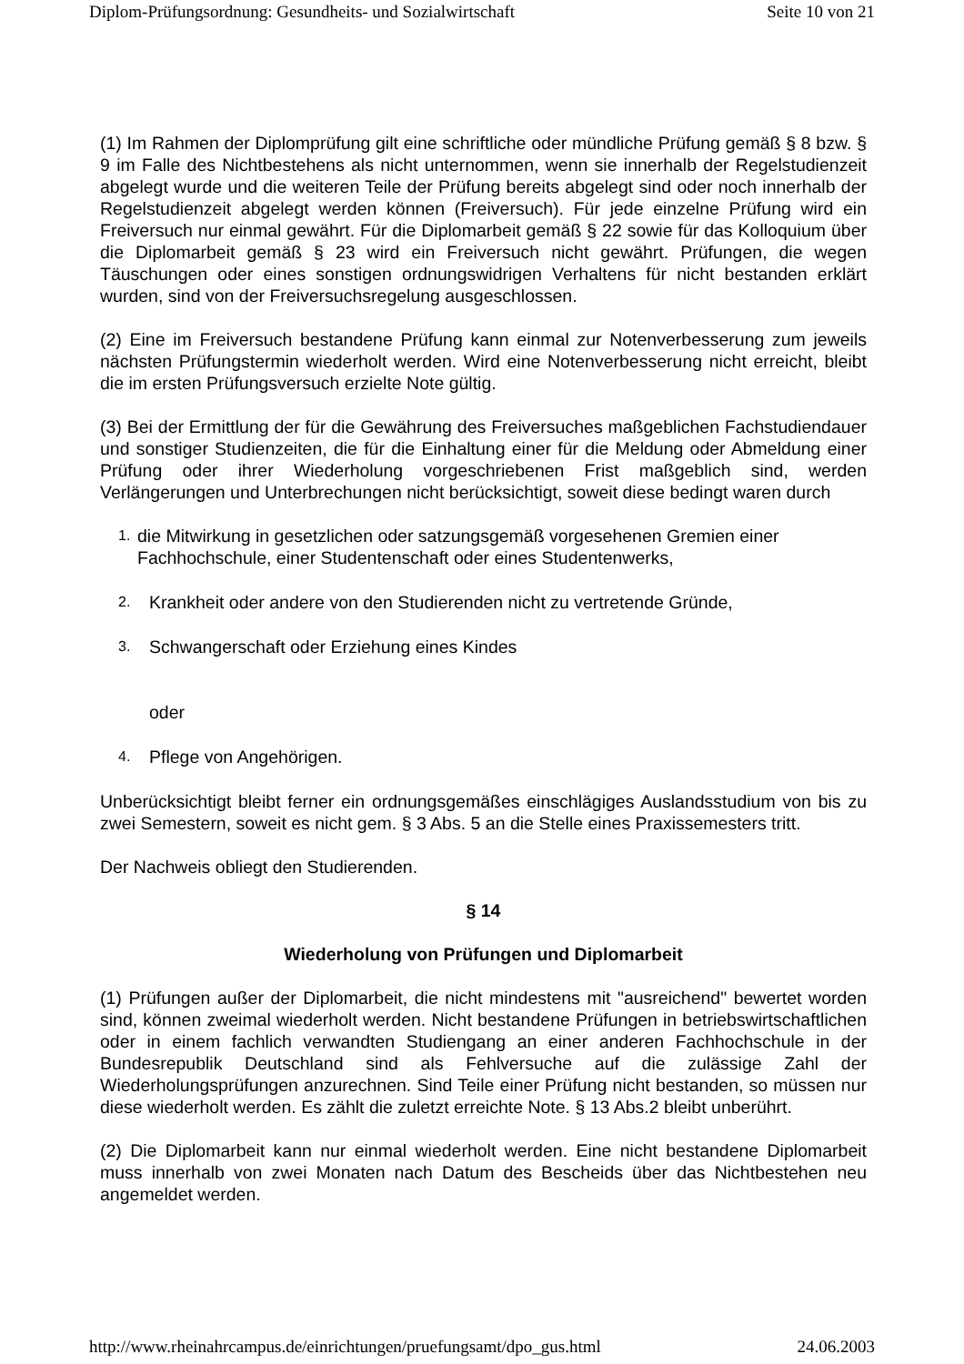Diplom-Prüfungsordnung: Gesundheits- und Sozialwirtschaft Seite 10 von 21
(1) Im Rahmen der Diplomprüfung gilt eine schriftliche oder mündliche Prüfung gemäß § 8 bzw. § 9 im Falle des Nichtbestehens als nicht unternommen, wenn sie innerhalb der Regelstudienzeit abgelegt wurde und die weiteren Teile der Prüfung bereits abgelegt sind oder noch innerhalb der Regelstudienzeit abgelegt werden können (Freiversuch). Für jede einzelne Prüfung wird ein Freiversuch nur einmal gewährt. Für die Diplomarbeit gemäß § 22 sowie für das Kolloquium über die Diplomarbeit gemäß § 23 wird ein Freiversuch nicht gewährt. Prüfungen, die wegen Täuschungen oder eines sonstigen ordnungswidrigen Verhaltens für nicht bestanden erklärt wurden, sind von der Freiversuchsregelung ausgeschlossen.
(2) Eine im Freiversuch bestandene Prüfung kann einmal zur Notenverbesserung zum jeweils nächsten Prüfungstermin wiederholt werden. Wird eine Notenverbesserung nicht erreicht, bleibt die im ersten Prüfungsversuch erzielte Note gültig.
(3) Bei der Ermittlung der für die Gewährung des Freiversuches maßgeblichen Fachstudiendauer und sonstiger Studienzeiten, die für die Einhaltung einer für die Meldung oder Abmeldung einer Prüfung oder ihrer Wiederholung vorgeschriebenen Frist maßgeblich sind, werden Verlängerungen und Unterbrechungen nicht berücksichtigt, soweit diese bedingt waren durch
1. die Mitwirkung in gesetzlichen oder satzungsgemäß vorgesehenen Gremien einer Fachhochschule, einer Studentenschaft oder eines Studentenwerks,
2. Krankheit oder andere von den Studierenden nicht zu vertretende Gründe,
3. Schwangerschaft oder Erziehung eines Kindes
oder
4. Pflege von Angehörigen.
Unberücksichtigt bleibt ferner ein ordnungsgemäßes einschlägiges Auslandsstudium von bis zu zwei Semestern, soweit es nicht gem. § 3 Abs. 5 an die Stelle eines Praxissemesters tritt.
Der Nachweis obliegt den Studierenden.
§ 14
Wiederholung von Prüfungen und Diplomarbeit
(1) Prüfungen außer der Diplomarbeit, die nicht mindestens mit "ausreichend" bewertet worden sind, können zweimal wiederholt werden. Nicht bestandene Prüfungen in betriebswirtschaftlichen oder in einem fachlich verwandten Studiengang an einer anderen Fachhochschule in der Bundesrepublik Deutschland sind als Fehlversuche auf die zulässige Zahl der Wiederholungsprüfungen anzurechnen. Sind Teile einer Prüfung nicht bestanden, so müssen nur diese wiederholt werden. Es zählt die zuletzt erreichte Note. § 13 Abs.2 bleibt unberührt.
(2) Die Diplomarbeit kann nur einmal wiederholt werden. Eine nicht bestandene Diplomarbeit muss innerhalb von zwei Monaten nach Datum des Bescheids über das Nichtbestehen neu angemeldet werden.
http://www.rheinahrcampus.de/einrichtungen/pruefungsamt/dpo_gus.html 24.06.2003